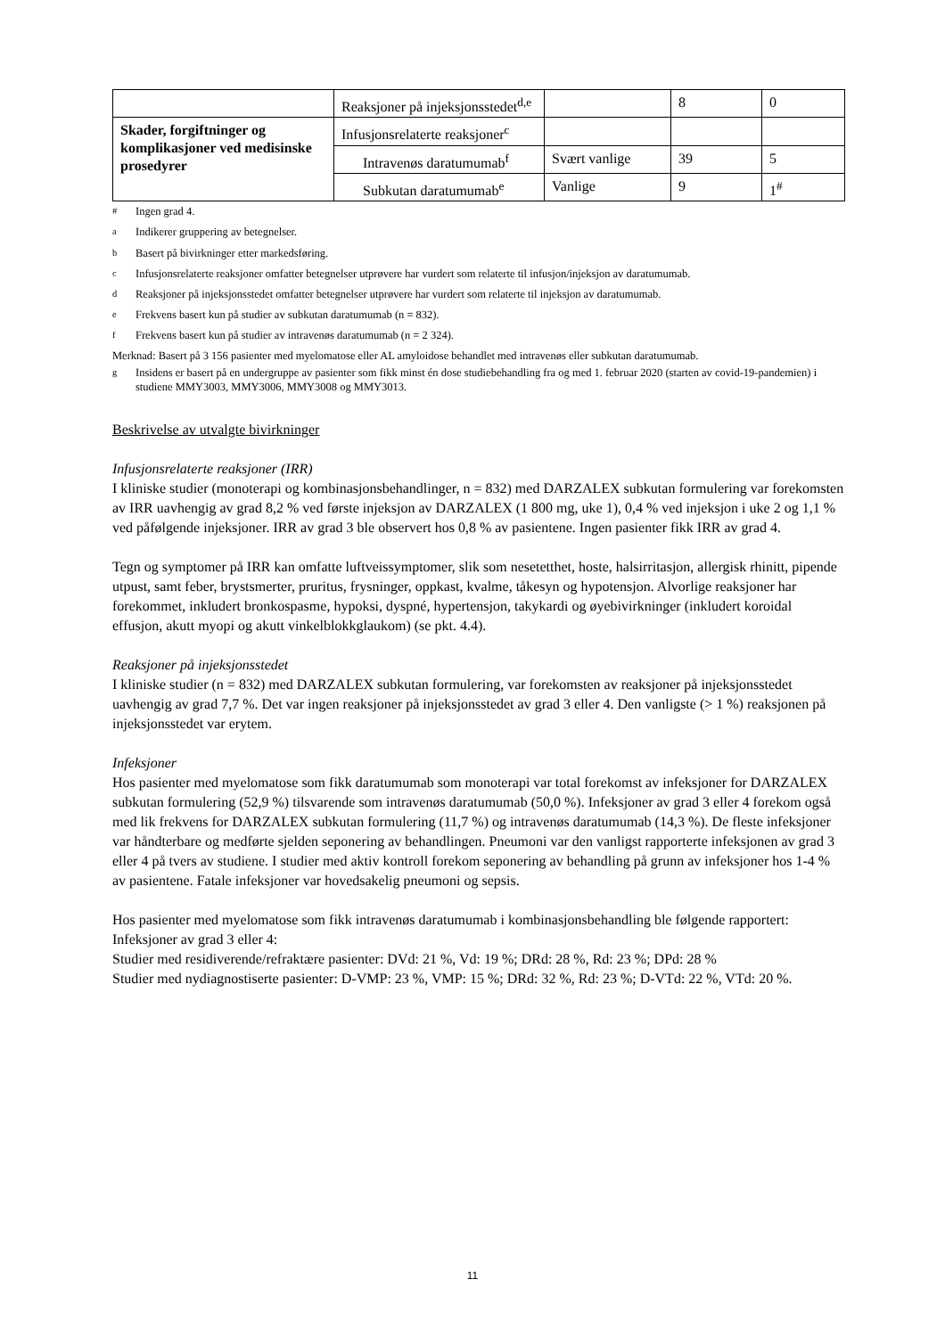| | Reaksjoner på injeksjonsstedet<sup>d,e</sup> | | 8 | 0 |
| Skader, forgiftninger og komplikasjoner ved medisinske prosedyrer | Infusjonsrelaterte reaksjoner<sup>c</sup> | | | |
| | Intravenøs daratumumab<sup>f</sup> | Svært vanlige | 39 | 5 |
| | Subkutan daratumumab<sup>e</sup> | Vanlige | 9 | 1<sup>#</sup> |
<sup>#</sup> Ingen grad 4.
<sup>a</sup> Indikerer gruppering av betegnelser.
<sup>b</sup> Basert på bivirkninger etter markedsføring.
<sup>c</sup> Infusjonsrelaterte reaksjoner omfatter betegnelser utprøvere har vurdert som relaterte til infusjon/injeksjon av daratumumab.
<sup>d</sup> Reaksjoner på injeksjonsstedet omfatter betegnelser utprøvere har vurdert som relaterte til injeksjon av daratumumab.
<sup>e</sup> Frekvens basert kun på studier av subkutan daratumumab (n = 832).
<sup>f</sup> Frekvens basert kun på studier av intravenøs daratumumab (n = 2 324).
Merknad: Basert på 3 156 pasienter med myelomatose eller AL amyloidose behandlet med intravenøs eller subkutan daratumumab.
<sup>g</sup> Insidens er basert på en undergruppe av pasienter som fikk minst én dose studiebehandling fra og med 1. februar 2020 (starten av covid-19-pandemien) i studiene MMY3003, MMY3006, MMY3008 og MMY3013.
Beskrivelse av utvalgte bivirkninger
Infusjonsrelaterte reaksjoner (IRR)
I kliniske studier (monoterapi og kombinasjonsbehandlinger, n = 832) med DARZALEX subkutan formulering var forekomsten av IRR uavhengig av grad 8,2 % ved første injeksjon av DARZALEX (1 800 mg, uke 1), 0,4 % ved injeksjon i uke 2 og 1,1 % ved påfølgende injeksjoner. IRR av grad 3 ble observert hos 0,8 % av pasientene. Ingen pasienter fikk IRR av grad 4.
Tegn og symptomer på IRR kan omfatte luftveissymptomer, slik som nesetetthet, hoste, halsirritasjon, allergisk rhinitt, pipende utpust, samt feber, brystsmerter, pruritus, frysninger, oppkast, kvalme, tåkesyn og hypotensjon. Alvorlige reaksjoner har forekommet, inkludert bronkospasme, hypoksi, dyspné, hypertensjon, takykardi og øyebivirkninger (inkludert koroidal effusjon, akutt myopi og akutt vinkelblokkglaukom) (se pkt. 4.4).
Reaksjoner på injeksjonsstedet
I kliniske studier (n = 832) med DARZALEX subkutan formulering, var forekomsten av reaksjoner på injeksjonsstedet uavhengig av grad 7,7 %. Det var ingen reaksjoner på injeksjonsstedet av grad 3 eller 4. Den vanligste (> 1 %) reaksjonen på injeksjonsstedet var erytem.
Infeksjoner
Hos pasienter med myelomatose som fikk daratumumab som monoterapi var total forekomst av infeksjoner for DARZALEX subkutan formulering (52,9 %) tilsvarende som intravenøs daratumumab (50,0 %). Infeksjoner av grad 3 eller 4 forekom også med lik frekvens for DARZALEX subkutan formulering (11,7 %) og intravenøs daratumumab (14,3 %). De fleste infeksjoner var håndterbare og medførte sjelden seponering av behandlingen. Pneumoni var den vanligst rapporterte infeksjonen av grad 3 eller 4 på tvers av studiene. I studier med aktiv kontroll forekom seponering av behandling på grunn av infeksjoner hos 1-4 % av pasientene. Fatale infeksjoner var hovedsakelig pneumoni og sepsis.
Hos pasienter med myelomatose som fikk intravenøs daratumumab i kombinasjonsbehandling ble følgende rapportert:
Infeksjoner av grad 3 eller 4:
Studier med residiverende/refraktære pasienter: DVd: 21 %, Vd: 19 %; DRd: 28 %, Rd: 23 %; DPd: 28 %
Studier med nydiagnostiserte pasienter: D-VMP: 23 %, VMP: 15 %; DRd: 32 %, Rd: 23 %; D-VTd: 22 %, VTd: 20 %.
11